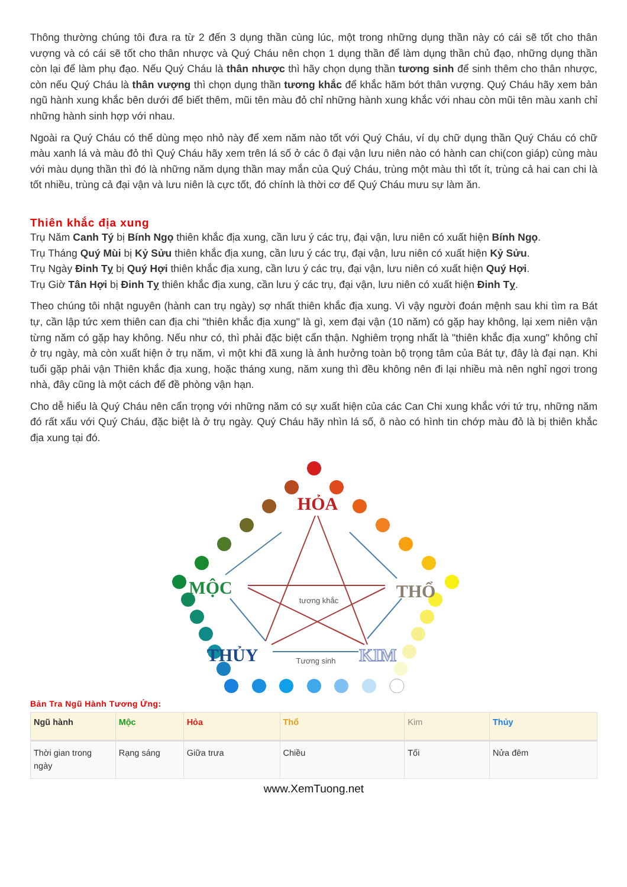Thông thường chúng tôi đưa ra từ 2 đến 3 dụng thần cùng lúc, một trong những dụng thần này có cái sẽ tốt cho thân vượng và có cái sẽ tốt cho thân nhược và Quý Cháu nên chọn 1 dụng thần để làm dụng thần chủ đạo, những dụng thần còn lại để làm phụ đạo. Nếu Quý Cháu là thân nhược thì hãy chọn dụng thần tương sinh để sinh thêm cho thân nhược, còn nếu Quý Cháu là thân vượng thì chọn dụng thần tương khắc để khắc hãm bớt thân vượng. Quý Cháu hãy xem bản ngũ hành xung khắc bên dưới để biết thêm, mũi tên màu đỏ chỉ những hành xung khắc với nhau còn mũi tên màu xanh chỉ những hành sinh hợp với nhau.
Ngoài ra Quý Cháu có thể dùng mẹo nhỏ này để xem năm nào tốt với Quý Cháu, ví dụ chữ dụng thần Quý Cháu có chữ màu xanh lá và màu đỏ thì Quý Cháu hãy xem trên lá số ở các ô đại vận lưu niên nào có hành can chi(con giáp) cùng màu với màu dụng thần thì đó là những năm dụng thần may mắn của Quý Cháu, trùng một màu thì tốt ít, trùng cả hai can chi là tốt nhiều, trùng cả đại vận và lưu niên là cực tốt, đó chính là thời cơ để Quý Cháu mưu sự làm ăn.
Thiên khắc địa xung
Trụ Năm Canh Tý bị Bính Ngọ thiên khắc địa xung, cần lưu ý các trụ, đại vận, lưu niên có xuất hiện Bính Ngọ.
Trụ Tháng Quý Mùi bị Kỷ Sửu thiên khắc địa xung, cần lưu ý các trụ, đại vận, lưu niên có xuất hiện Kỷ Sửu.
Trụ Ngày Đinh Tỵ bị Quý Hợi thiên khắc địa xung, cần lưu ý các trụ, đại vận, lưu niên có xuất hiện Quý Hợi.
Trụ Giờ Tân Hợi bị Đinh Tỵ thiên khắc địa xung, cần lưu ý các trụ, đại vận, lưu niên có xuất hiện Đinh Tỵ.
Theo chúng tôi nhật nguyên (hành can trụ ngày) sợ nhất thiên khắc địa xung. Vì vậy người đoán mệnh sau khi tìm ra Bát tự, cần lập tức xem thiên can địa chi "thiên khắc địa xung" là gì, xem đại vận (10 năm) có gặp hay không, lại xem niên vận từng năm có gặp hay không. Nếu như có, thì phải đặc biệt cẩn thận. Nghiêm trọng nhất là "thiên khắc địa xung" không chỉ ở trụ ngày, mà còn xuất hiện ở trụ năm, vì một khi đã xung là ảnh hưởng toàn bộ trọng tâm của Bát tự, đây là đại nạn. Khi tuổi gặp phải vận Thiên khắc địa xung, hoặc tháng xung, năm xung thì đều không nên đi lại nhiều mà nên nghỉ ngơi trong nhà, đây cũng là một cách để đề phòng vận hạn.
Cho dễ hiểu là Quý Cháu nên cẩn trọng với những năm có sự xuất hiện của các Can Chi xung khắc với tứ trụ, những năm đó rất xấu với Quý Cháu, đặc biệt là ở trụ ngày. Quý Cháu hãy nhìn lá số, ô nào có hình tin chớp màu đỏ là bị thiên khắc địa xung tại đó.
HỎA
MỘC
THỔ
THỦY
KIM
tương khắc
Tương sinh
Bản Tra Ngũ Hành Tương Ứng:
| Ngũ hành | Mộc | Hỏa | Thổ | Kim | Thủy |
| --- | --- | --- | --- | --- | --- |
| Thời gian trong ngày | Rạng sáng | Giữa trưa | Chiều | Tối | Nửa đêm |
www.XemTuong.net